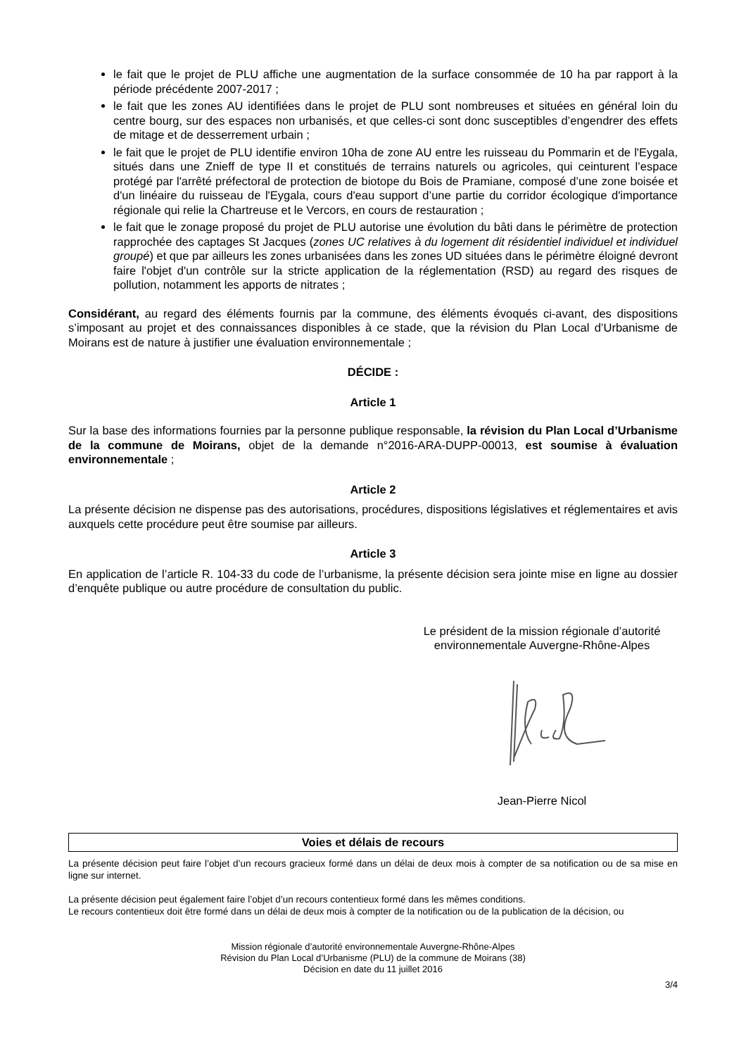le fait que le projet de PLU affiche une augmentation de la surface consommée de 10 ha par rapport à la période précédente 2007-2017 ;
le fait que les zones AU identifiées dans le projet de PLU sont nombreuses et situées en général loin du centre bourg, sur des espaces non urbanisés, et que celles-ci sont donc susceptibles d’engendrer des effets de mitage et de desserrement urbain ;
le fait que le projet de PLU identifie environ 10ha de zone AU entre les ruisseau du Pommarin et de l'Eygala, situés dans une Znieff de type II et constitués de terrains naturels ou agricoles, qui ceinturent l’espace protégé par l'arrêté préfectoral de protection de biotope du Bois de Pramiane, composé d’une zone boisée et d'un linéaire du ruisseau de l'Eygala, cours d'eau support d’une partie du corridor écologique d'importance régionale qui relie la Chartreuse et le Vercors, en cours de restauration ;
le fait que le zonage proposé du projet de PLU autorise une évolution du bâti dans le périmètre de protection rapprochée des captages St Jacques (zones UC relatives à du logement dit résidentiel individuel et individuel groupé) et que par ailleurs les zones urbanisées dans les zones UD situées dans le périmètre éloigné devront faire l'objet d'un contrôle sur la stricte application de la réglementation (RSD) au regard des risques de pollution, notamment les apports de nitrates ;
Considérant, au regard des éléments fournis par la commune, des éléments évoqués ci-avant, des dispositions s’imposant au projet et des connaissances disponibles à ce stade, que la révision du Plan Local d’Urbanisme de Moirans est de nature à justifier une évaluation environnementale ;
DÉCIDE :
Article 1
Sur la base des informations fournies par la personne publique responsable, la révision du Plan Local d’Urbanisme de la commune de Moirans, objet de la demande n°2016-ARA-DUPP-00013, est soumise à évaluation environnementale ;
Article 2
La présente décision ne dispense pas des autorisations, procédures, dispositions législatives et réglementaires et avis auxquels cette procédure peut être soumise par ailleurs.
Article 3
En application de l’article R. 104-33 du code de l’urbanisme, la présente décision sera jointe mise en ligne au dossier d’enquête publique ou autre procédure de consultation du public.
Le président de la mission régionale d’autorité
environnementale Auvergne-Rhône-Alpes
Jean-Pierre Nicol
Voies et délais de recours
La présente décision peut faire l’objet d’un recours gracieux formé dans un délai de deux mois à compter de sa notification ou de sa mise en ligne sur internet.
La présente décision peut également faire l’objet d’un recours contentieux formé dans les mêmes conditions.
Le recours contentieux doit être formé dans un délai de deux mois à compter de la notification ou de la publication de la décision, ou
Mission régionale d’autorité environnementale Auvergne-Rhône-Alpes
Révision du Plan Local d’Urbanisme (PLU) de la commune de Moirans (38)
Décision en date du 11 juillet 2016
3/4